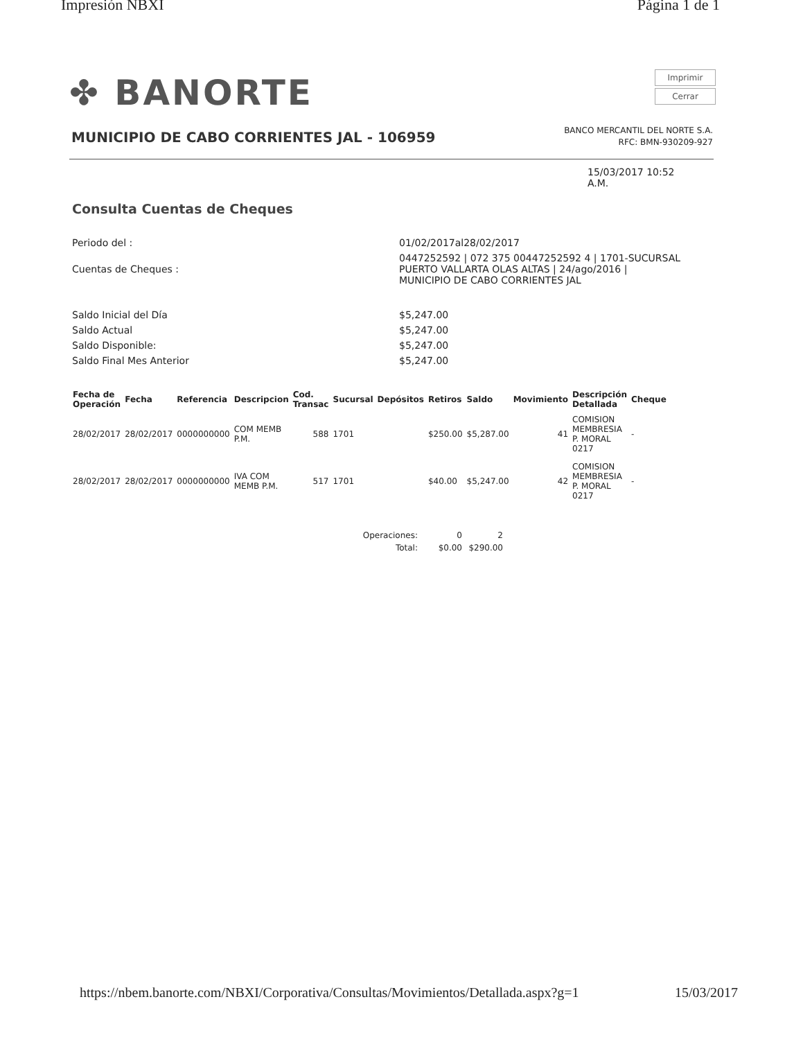Impresión NBXI Página 1 de 1
✤ BANORTE
Imprimir
Cerrar
MUNICIPIO DE CABO CORRIENTES JAL - 106959
BANCO MERCANTIL DEL NORTE S.A.
RFC: BMN-930209-927
15/03/2017 10:52
A.M.
Consulta Cuentas de Cheques
| Periodo del : | 01/02/2017al28/02/2017 |
| Cuentas de Cheques : | 0447252592 / 072 375 00447252592 4 / 1701-SUCURSAL PUERTO VALLARTA OLAS ALTAS / 24/ago/2016 / MUNICIPIO DE CABO CORRIENTES JAL |
| Saldo Inicial del Día | $5,247.00 |
| Saldo Actual | $5,247.00 |
| Saldo Disponible: | $5,247.00 |
| Saldo Final Mes Anterior | $5,247.00 |
| Fecha de Operación | Fecha | Referencia | Descripcion | Cod. Transac | Sucursal | Depósitos | Retiros | Saldo | Movimiento | Descripción Detallada | Cheque |
| --- | --- | --- | --- | --- | --- | --- | --- | --- | --- | --- | --- |
| 28/02/2017 | 28/02/2017 | 0000000000 | COM MEMB P.M. | 588 | 1701 | | $250.00 | $5,287.00 | 41 | COMISION MEMBRESIA P. MORAL 0217 | - |
| 28/02/2017 | 28/02/2017 | 0000000000 | IVA COM MEMB P.M. | 517 | 1701 | | $40.00 | $5,247.00 | 42 | COMISION MEMBRESIA P. MORAL 0217 | - |
| Operaciones: | 0 | 2 |
| Total: | $0.00 | $290.00 |
https://nbem.banorte.com/NBXI/Corporativa/Consultas/Movimientos/Detallada.aspx?g=1 15/03/2017